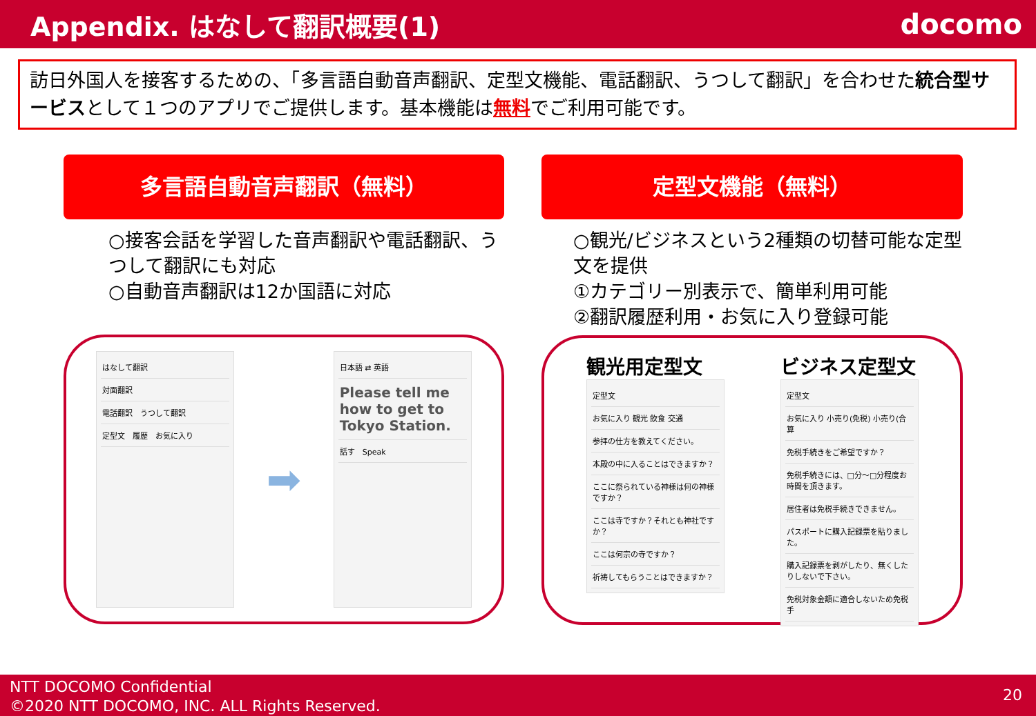Appendix. はなして翻訳概要(1) docomo
訪日外国人を接客するための、「多言語自動音声翻訳、定型文機能、電話翻訳、うつして翻訳」を合わせた統合型サービスとして１つのアプリでご提供します。基本機能は無料でご利用可能です。
多言語自動音声翻訳（無料）
○接客会話を学習した音声翻訳や電話翻訳、うつして翻訳にも対応
○自動音声翻訳は12か国語に対応
はなして翻訳
対面翻訳
電話翻訳　うつして翻訳
定型文　履歴　お気に入り
➡
日本語 ⇄ 英語
Please tell me how to get to Tokyo Station.
話す　Speak
定型文機能（無料）
○観光/ビジネスという2種類の切替可能な定型文を提供
①カテゴリー別表示で、簡単利用可能
②翻訳履歴利用・お気に入り登録可能
観光用定型文
定型文
お気に入り 観光 飲食 交通
参拝の仕方を教えてください。
本殿の中に入ることはできますか？
ここに祭られている神様は何の神様ですか？
ここは寺ですか？それとも神社ですか？
ここは何宗の寺ですか？
祈祷してもらうことはできますか？
ビジネス定型文
定型文
お気に入り 小売り(免税) 小売り(合算
免税手続きをご希望ですか？
免税手続きには、□分～□分程度お時間を頂きます。
居住者は免税手続きできません。
パスポートに購入記録票を貼りました。
購入記録票を剥がしたり、無くしたりしないで下さい。
免税対象金額に適合しないため免税手
NTT DOCOMO Confidential
©2020 NTT DOCOMO, INC. ALL Rights Reserved.
20